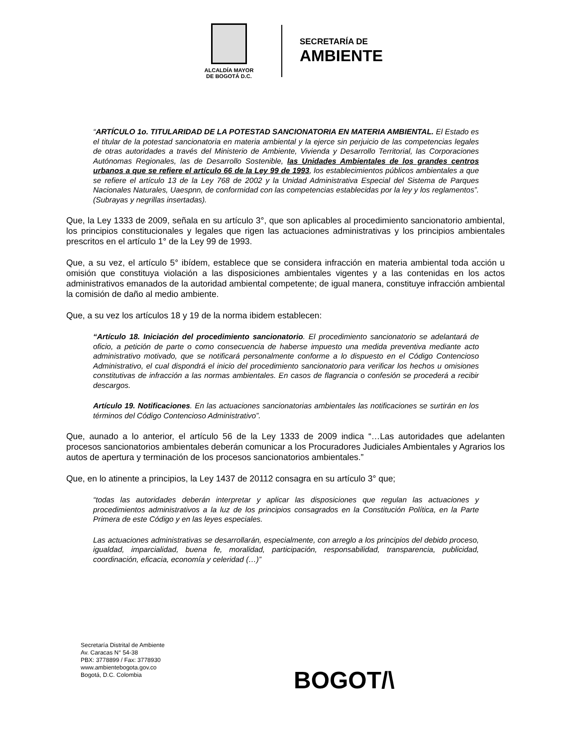ALCALDÍA MAYOR
DE BOGOTÁ D.C.
SECRETARÍA DE
AMBIENTE
“ARTÍCULO 1o. TITULARIDAD DE LA POTESTAD SANCIONATORIA EN MATERIA AMBIENTAL. El Estado es el titular de la potestad sancionatoria en materia ambiental y la ejerce sin perjuicio de las competencias legales de otras autoridades a través del Ministerio de Ambiente, Vivienda y Desarrollo Territorial, las Corporaciones Autónomas Regionales, las de Desarrollo Sostenible, las Unidades Ambientales de los grandes centros urbanos a que se refiere el artículo 66 de la Ley 99 de 1993, los establecimientos públicos ambientales a que se refiere el artículo 13 de la Ley 768 de 2002 y la Unidad Administrativa Especial del Sistema de Parques Nacionales Naturales, Uaespnn, de conformidad con las competencias establecidas por la ley y los reglamentos”. (Subrayas y negrillas insertadas).
Que, la Ley 1333 de 2009, señala en su artículo 3°, que son aplicables al procedimiento sancionatorio ambiental, los principios constitucionales y legales que rigen las actuaciones administrativas y los principios ambientales prescritos en el artículo 1° de la Ley 99 de 1993.
Que, a su vez, el artículo 5° ibídem, establece que se considera infracción en materia ambiental toda acción u omisión que constituya violación a las disposiciones ambientales vigentes y a las contenidas en los actos administrativos emanados de la autoridad ambiental competente; de igual manera, constituye infracción ambiental la comisión de daño al medio ambiente.
Que, a su vez los artículos 18 y 19 de la norma ibidem establecen:
“Artículo 18. Iniciación del procedimiento sancionatorio. El procedimiento sancionatorio se adelantará de oficio, a petición de parte o como consecuencia de haberse impuesto una medida preventiva mediante acto administrativo motivado, que se notificará personalmente conforme a lo dispuesto en el Código Contencioso Administrativo, el cual dispondrá el inicio del procedimiento sancionatorio para verificar los hechos u omisiones constitutivas de infracción a las normas ambientales. En casos de flagrancia o confesión se procederá a recibir descargos.
Artículo 19. Notificaciones. En las actuaciones sancionatorias ambientales las notificaciones se surtirán en los términos del Código Contencioso Administrativo”.
Que, aunado a lo anterior, el artículo 56 de la Ley 1333 de 2009 indica “…Las autoridades que adelanten procesos sancionatorios ambientales deberán comunicar a los Procuradores Judiciales Ambientales y Agrarios los autos de apertura y terminación de los procesos sancionatorios ambientales.”
Que, en lo atinente a principios, la Ley 1437 de 20112 consagra en su artículo 3° que;
“todas las autoridades deberán interpretar y aplicar las disposiciones que regulan las actuaciones y procedimientos administrativos a la luz de los principios consagrados en la Constitución Política, en la Parte Primera de este Código y en las leyes especiales.
Las actuaciones administrativas se desarrollarán, especialmente, con arreglo a los principios del debido proceso, igualdad, imparcialidad, buena fe, moralidad, participación, responsabilidad, transparencia, publicidad, coordinación, eficacia, economía y celeridad (…)”
Secretaría Distrital de Ambiente
Av. Caracas N° 54-38
PBX: 3778899 / Fax: 3778930
www.ambientebogota.gov.co
Bogotá, D.C. Colombia
BOGOT/\